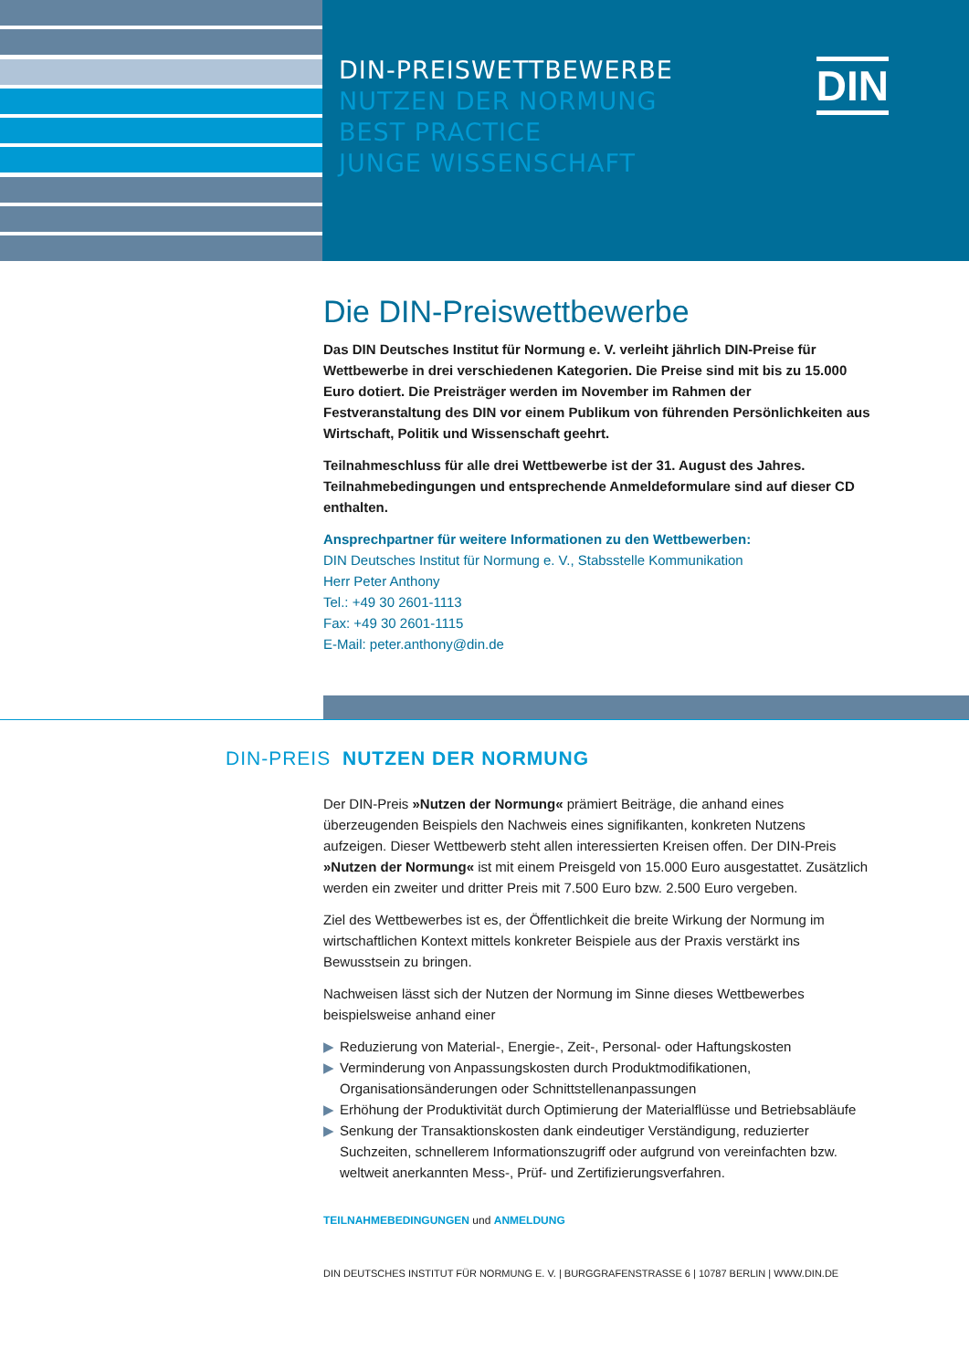DIN-PREISWETTBEWERBE
NUTZEN DER NORMUNG
BEST PRACTICE
JUNGE WISSENSCHAFT
DIN
Die DIN-Preiswettbewerbe
Das DIN Deutsches Institut für Normung e. V. verleiht jährlich DIN-Preise für Wettbewerbe in drei verschiedenen Kategorien. Die Preise sind mit bis zu 15.000 Euro dotiert. Die Preisträger werden im November im Rahmen der Festveranstaltung des DIN vor einem Publikum von führenden Persönlichkeiten aus Wirtschaft, Politik und Wissenschaft geehrt.
Teilnahmeschluss für alle drei Wettbewerbe ist der 31. August des Jahres. Teilnahmebedingungen und entsprechende Anmeldeformulare sind auf dieser CD enthalten.
Ansprechpartner für weitere Informationen zu den Wettbewerben:
DIN Deutsches Institut für Normung e. V., Stabsstelle Kommunikation
Herr Peter Anthony
Tel.: +49 30 2601-1113
Fax: +49 30 2601-1115
E-Mail: peter.anthony@din.de
DIN-PREIS NUTZEN DER NORMUNG
Der DIN-Preis »Nutzen der Normung« prämiert Beiträge, die anhand eines überzeugenden Beispiels den Nachweis eines signifikanten, konkreten Nutzens aufzeigen. Dieser Wettbewerb steht allen interessierten Kreisen offen. Der DIN-Preis »Nutzen der Normung« ist mit einem Preisgeld von 15.000 Euro ausgestattet. Zusätzlich werden ein zweiter und dritter Preis mit 7.500 Euro bzw. 2.500 Euro vergeben.
Ziel des Wettbewerbes ist es, der Öffentlichkeit die breite Wirkung der Normung im wirtschaftlichen Kontext mittels konkreter Beispiele aus der Praxis verstärkt ins Bewusstsein zu bringen.
Nachweisen lässt sich der Nutzen der Normung im Sinne dieses Wettbewerbes beispielsweise anhand einer
▶ Reduzierung von Material-, Energie-, Zeit-, Personal- oder Haftungskosten
▶ Verminderung von Anpassungskosten durch Produktmodifikationen, Organisationsänderungen oder Schnittstellenanpassungen
▶ Erhöhung der Produktivität durch Optimierung der Materialflüsse und Betriebsabläufe
▶ Senkung der Transaktionskosten dank eindeutiger Verständigung, reduzierter Suchzeiten, schnellerem Informationszugriff oder aufgrund von vereinfachten bzw. weltweit anerkannten Mess-, Prüf- und Zertifizierungsverfahren.
TEILNAHMEBEDINGUNGEN und ANMELDUNG
DIN DEUTSCHES INSTITUT FÜR NORMUNG E. V. | BURGGRAFENSTRASSE 6 | 10787 BERLIN | WWW.DIN.DE